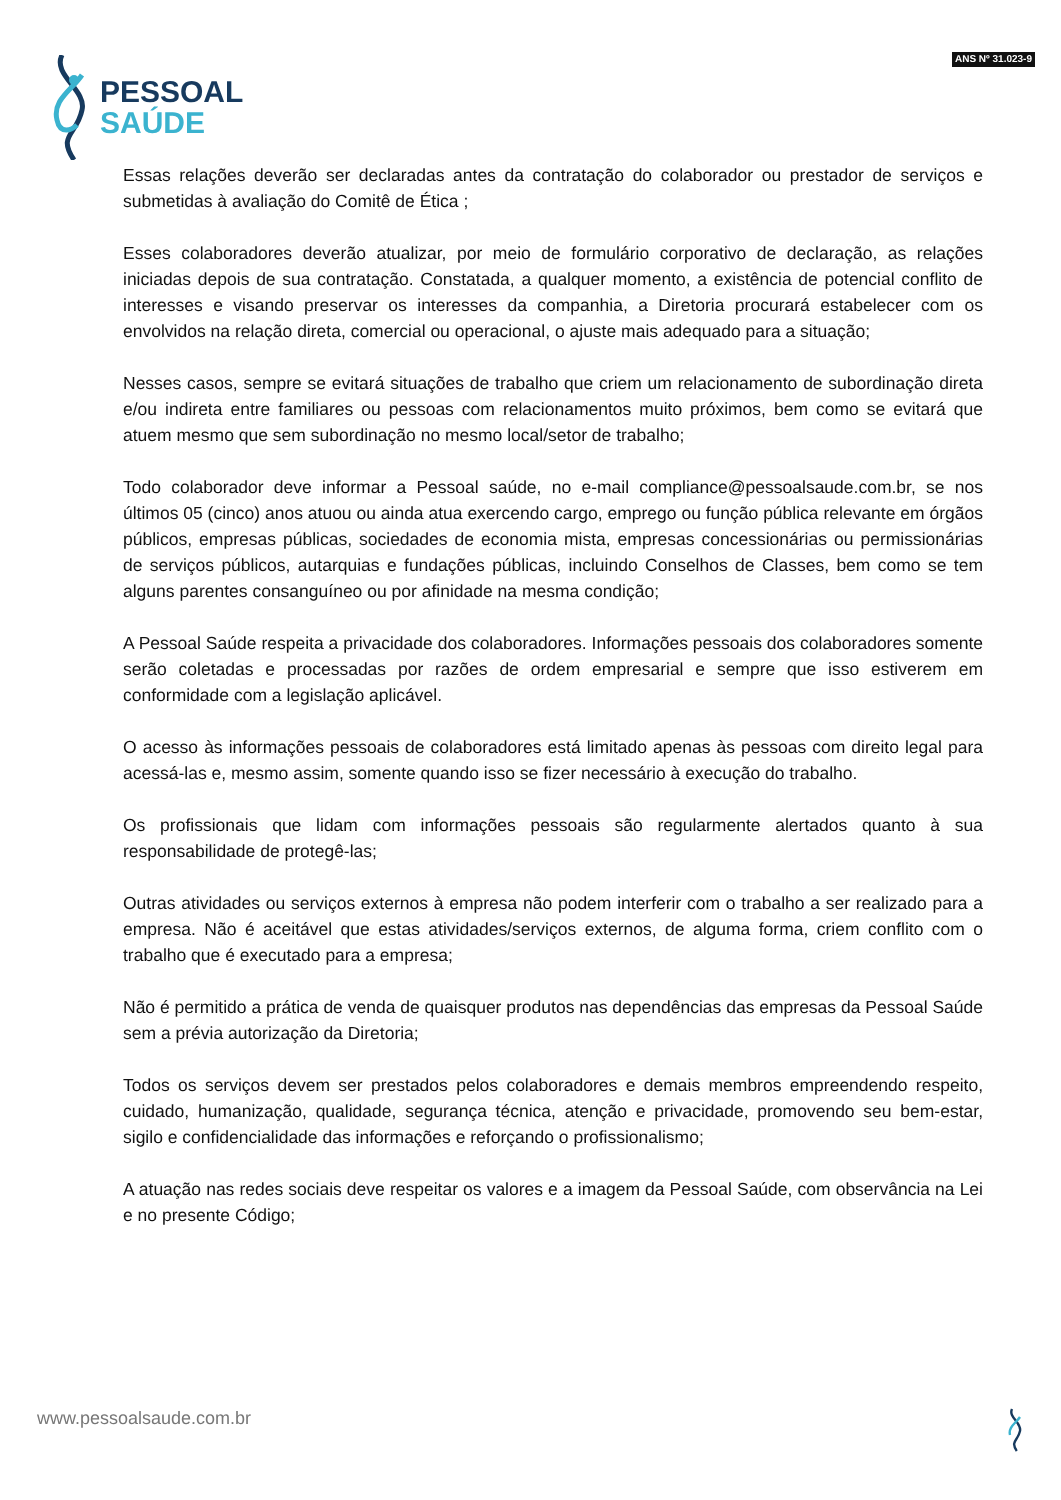PESSOAL
SAÚDE
ANS Nº 31.023-9
Essas relações deverão ser declaradas antes da contratação do colaborador ou prestador de serviços e submetidas à avaliação do Comitê de Ética ;
Esses colaboradores deverão atualizar, por meio de formulário corporativo de declaração, as relações iniciadas depois de sua contratação. Constatada, a qualquer momento, a existência de potencial conflito de interesses e visando preservar os interesses da companhia, a Diretoria procurará estabelecer com os envolvidos na relação direta, comercial ou operacional, o ajuste mais adequado para a situação;
Nesses casos, sempre se evitará situações de trabalho que criem um relacionamento de subordinação direta e/ou indireta entre familiares ou pessoas com relacionamentos muito próximos, bem como se evitará que atuem mesmo que sem subordinação no mesmo local/setor de trabalho;
Todo colaborador deve informar a Pessoal saúde, no e-mail compliance@pessoalsaude.com.br, se nos últimos 05 (cinco) anos atuou ou ainda atua exercendo cargo, emprego ou função pública relevante em órgãos públicos, empresas públicas, sociedades de economia mista, empresas concessionárias ou permissionárias de serviços públicos, autarquias e fundações públicas, incluindo Conselhos de Classes, bem como se tem alguns parentes consanguíneo ou por afinidade na mesma condição;
A Pessoal Saúde respeita a privacidade dos colaboradores. Informações pessoais dos colaboradores somente serão coletadas e processadas por razões de ordem empresarial e sempre que isso estiverem em conformidade com a legislação aplicável.
O acesso às informações pessoais de colaboradores está limitado apenas às pessoas com direito legal para acessá-las e, mesmo assim, somente quando isso se fizer necessário à execução do trabalho.
Os profissionais que lidam com informações pessoais são regularmente alertados quanto à sua responsabilidade de protegê-las;
Outras atividades ou serviços externos à empresa não podem interferir com o trabalho a ser realizado para a empresa. Não é aceitável que estas atividades/serviços externos, de alguma forma, criem conflito com o trabalho que é executado para a empresa;
Não é permitido a prática de venda de quaisquer produtos nas dependências das empresas da Pessoal Saúde sem a prévia autorização da Diretoria;
Todos os serviços devem ser prestados pelos colaboradores e demais membros empreendendo respeito, cuidado, humanização, qualidade, segurança técnica, atenção e privacidade, promovendo seu bem-estar, sigilo e confidencialidade das informações e reforçando o profissionalismo;
A atuação nas redes sociais deve respeitar os valores e a imagem da Pessoal Saúde, com observância na Lei e no presente Código;
www.pessoalsaude.com.br